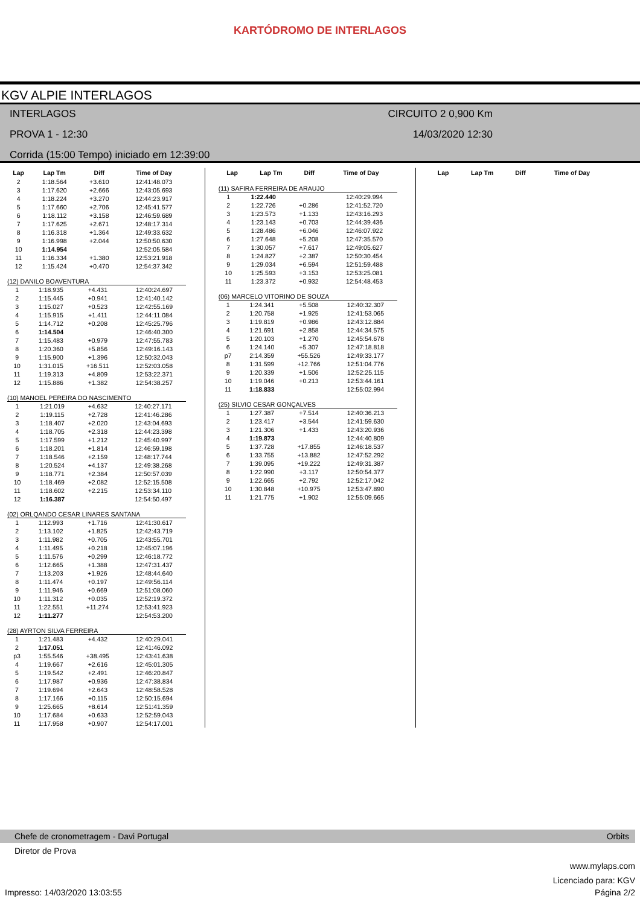KARTÓDROMO DE INTERLAGOS
KGV ALPIE INTERLAGOS
INTERLAGOS CIRCUITO 2 0,900 Km
PROVA 1 - 12:30 14/03/2020 12:30
Corrida (15:00 Tempo) iniciado em 12:39:00
| Lap | Lap Tm | Diff | Time of Day |
| --- | --- | --- | --- |
| 2 | 1:18.564 | +3.610 | 12:41:48.073 |
| 3 | 1:17.620 | +2.666 | 12:43:05.693 |
| 4 | 1:18.224 | +3.270 | 12:44:23.917 |
| 5 | 1:17.660 | +2.706 | 12:45:41.577 |
| 6 | 1:18.112 | +3.158 | 12:46:59.689 |
| 7 | 1:17.625 | +2.671 | 12:48:17.314 |
| 8 | 1:16.318 | +1.364 | 12:49:33.632 |
| 9 | 1:16.998 | +2.044 | 12:50:50.630 |
| 10 | 1:14.954 | | 12:52:05.584 |
| 11 | 1:16.334 | +1.380 | 12:53:21.918 |
| 12 | 1:15.424 | +0.470 | 12:54:37.342 |
(12) DANILO BOAVENTURA
| 1 | 1:18.935 | +4.431 | 12:40:24.697 |
| 2 | 1:15.445 | +0.941 | 12:41:40.142 |
| 3 | 1:15.027 | +0.523 | 12:42:55.169 |
| 4 | 1:15.915 | +1.411 | 12:44:11.084 |
| 5 | 1:14.712 | +0.208 | 12:45:25.796 |
| 6 | 1:14.504 | | 12:46:40.300 |
| 7 | 1:15.483 | +0.979 | 12:47:55.783 |
| 8 | 1:20.360 | +5.856 | 12:49:16.143 |
| 9 | 1:15.900 | +1.396 | 12:50:32.043 |
| 10 | 1:31.015 | +16.511 | 12:52:03.058 |
| 11 | 1:19.313 | +4.809 | 12:53:22.371 |
| 12 | 1:15.886 | +1.382 | 12:54:38.257 |
(10) MANOEL PEREIRA DO NASCIMENTO
| 1 | 1:21.019 | +4.632 | 12:40:27.171 |
| 2 | 1:19.115 | +2.728 | 12:41:46.286 |
| 3 | 1:18.407 | +2.020 | 12:43:04.693 |
| 4 | 1:18.705 | +2.318 | 12:44:23.398 |
| 5 | 1:17.599 | +1.212 | 12:45:40.997 |
| 6 | 1:18.201 | +1.814 | 12:46:59.198 |
| 7 | 1:18.546 | +2.159 | 12:48:17.744 |
| 8 | 1:20.524 | +4.137 | 12:49:38.268 |
| 9 | 1:18.771 | +2.384 | 12:50:57.039 |
| 10 | 1:18.469 | +2.082 | 12:52:15.508 |
| 11 | 1:18.602 | +2.215 | 12:53:34.110 |
| 12 | 1:16.387 | | 12:54:50.497 |
(02) ORLQANDO CESAR LINARES SANTANA
| 1 | 1:12.993 | +1.716 | 12:41:30.617 |
| 2 | 1:13.102 | +1.825 | 12:42:43.719 |
| 3 | 1:11.982 | +0.705 | 12:43:55.701 |
| 4 | 1:11.495 | +0.218 | 12:45:07.196 |
| 5 | 1:11.576 | +0.299 | 12:46:18.772 |
| 6 | 1:12.665 | +1.388 | 12:47:31.437 |
| 7 | 1:13.203 | +1.926 | 12:48:44.640 |
| 8 | 1:11.474 | +0.197 | 12:49:56.114 |
| 9 | 1:11.946 | +0.669 | 12:51:08.060 |
| 10 | 1:11.312 | +0.035 | 12:52:19.372 |
| 11 | 1:22.551 | +11.274 | 12:53:41.923 |
| 12 | 1:11.277 | | 12:54:53.200 |
(28) AYRTON SILVA FERREIRA
| 1 | 1:21.483 | +4.432 | 12:40:29.041 |
| 2 | 1:17.051 | | 12:41:46.092 |
| p3 | 1:55.546 | +38.495 | 12:43:41.638 |
| 4 | 1:19.667 | +2.616 | 12:45:01.305 |
| 5 | 1:19.542 | +2.491 | 12:46:20.847 |
| 6 | 1:17.987 | +0.936 | 12:47:38.834 |
| 7 | 1:19.694 | +2.643 | 12:48:58.528 |
| 8 | 1:17.166 | +0.115 | 12:50:15.694 |
| 9 | 1:25.665 | +8.614 | 12:51:41.359 |
| 10 | 1:17.684 | +0.633 | 12:52:59.043 |
| 11 | 1:17.958 | +0.907 | 12:54:17.001 |
| Lap | Lap Tm | Diff | Time of Day |
| --- | --- | --- | --- |
(11) SAFIRA FERREIRA DE ARAUJO
| 1 | 1:22.440 | | 12:40:29.994 |
| 2 | 1:22.726 | +0.286 | 12:41:52.720 |
| 3 | 1:23.573 | +1.133 | 12:43:16.293 |
| 4 | 1:23.143 | +0.703 | 12:44:39.436 |
| 5 | 1:28.486 | +6.046 | 12:46:07.922 |
| 6 | 1:27.648 | +5.208 | 12:47:35.570 |
| 7 | 1:30.057 | +7.617 | 12:49:05.627 |
| 8 | 1:24.827 | +2.387 | 12:50:30.454 |
| 9 | 1:29.034 | +6.594 | 12:51:59.488 |
| 10 | 1:25.593 | +3.153 | 12:53:25.081 |
| 11 | 1:23.372 | +0.932 | 12:54:48.453 |
(06) MARCELO VITORINO DE SOUZA
| 1 | 1:24.341 | +5.508 | 12:40:32.307 |
| 2 | 1:20.758 | +1.925 | 12:41:53.065 |
| 3 | 1:19.819 | +0.986 | 12:43:12.884 |
| 4 | 1:21.691 | +2.858 | 12:44:34.575 |
| 5 | 1:20.103 | +1.270 | 12:45:54.678 |
| 6 | 1:24.140 | +5.307 | 12:47:18.818 |
| p7 | 2:14.359 | +55.526 | 12:49:33.177 |
| 8 | 1:31.599 | +12.766 | 12:51:04.776 |
| 9 | 1:20.339 | +1.506 | 12:52:25.115 |
| 10 | 1:19.046 | +0.213 | 12:53:44.161 |
| 11 | 1:18.833 | | 12:55:02.994 |
(25) SILVIO CESAR GONÇALVES
| 1 | 1:27.387 | +7.514 | 12:40:36.213 |
| 2 | 1:23.417 | +3.544 | 12:41:59.630 |
| 3 | 1:21.306 | +1.433 | 12:43:20.936 |
| 4 | 1:19.873 | | 12:44:40.809 |
| 5 | 1:37.728 | +17.855 | 12:46:18.537 |
| 6 | 1:33.755 | +13.882 | 12:47:52.292 |
| 7 | 1:39.095 | +19.222 | 12:49:31.387 |
| 8 | 1:22.990 | +3.117 | 12:50:54.377 |
| 9 | 1:22.665 | +2.792 | 12:52:17.042 |
| 10 | 1:30.848 | +10.975 | 12:53:47.890 |
| 11 | 1:21.775 | +1.902 | 12:55:09.665 |
| Lap | Lap Tm | Diff | Time of Day |
| --- | --- | --- | --- |
Chefe de cronometragem - Davi Portugal Orbits
Diretor de Prova
www.mylaps.com
Licenciado para: KGV
Impresso: 14/03/2020 13:03:55 Página 2/2